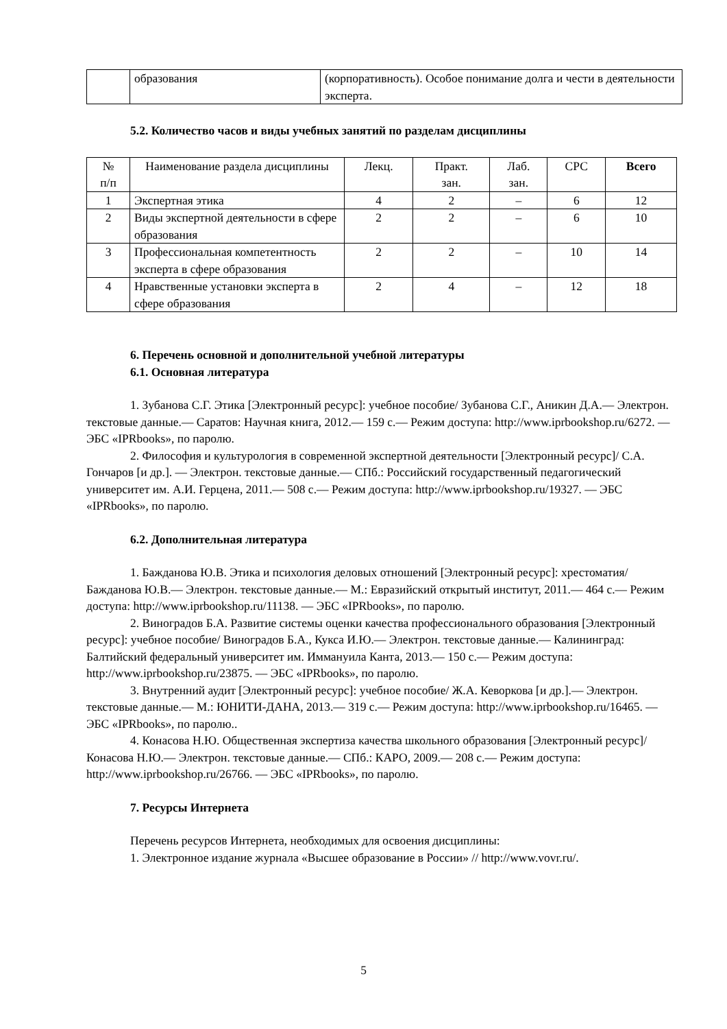| | образования | (корпоративность). Особое понимание долга и чести в деятельности эксперта. |
5.2. Количество часов и виды учебных занятий по разделам дисциплины
| № п/п | Наименование раздела дисциплины | Лекц. | Практ. зан. | Лаб. зан. | СРС | Всего |
| --- | --- | --- | --- | --- | --- | --- |
| 1 | Экспертная этика | 4 | 2 | – | 6 | 12 |
| 2 | Виды экспертной деятельности в сфере образования | 2 | 2 | – | 6 | 10 |
| 3 | Профессиональная компетентность эксперта в сфере образования | 2 | 2 | – | 10 | 14 |
| 4 | Нравственные установки эксперта в сфере образования | 2 | 4 | – | 12 | 18 |
6. Перечень основной и дополнительной учебной литературы
6.1. Основная литература
1. Зубанова С.Г. Этика [Электронный ресурс]: учебное пособие/ Зубанова С.Г., Аникин Д.А.— Электрон. текстовые данные.— Саратов: Научная книга, 2012.— 159 с.— Режим доступа: http://www.iprbookshop.ru/6272. — ЭБС «IPRbooks», по паролю.
2. Философия и культурология в современной экспертной деятельности [Электронный ресурс]/ С.А. Гончаров [и др.]. — Электрон. текстовые данные.— СПб.: Российский государственный педагогический университет им. А.И. Герцена, 2011.— 508 с.— Режим доступа: http://www.iprbookshop.ru/19327. — ЭБС «IPRbooks», по паролю.
6.2. Дополнительная литература
1. Бажданова Ю.В. Этика и психология деловых отношений [Электронный ресурс]: хрестоматия/ Бажданова Ю.В.— Электрон. текстовые данные.— М.: Евразийский открытый институт, 2011.— 464 с.— Режим доступа: http://www.iprbookshop.ru/11138. — ЭБС «IPRbooks», по паролю.
2. Виноградов Б.А. Развитие системы оценки качества профессионального образования [Электронный ресурс]: учебное пособие/ Виноградов Б.А., Кукса И.Ю.— Электрон. текстовые данные.— Калининград: Балтийский федеральный университет им. Иммануила Канта, 2013.— 150 с.— Режим доступа: http://www.iprbookshop.ru/23875. — ЭБС «IPRbooks», по паролю.
3. Внутренний аудит [Электронный ресурс]: учебное пособие/ Ж.А. Кеворкова [и др.].— Электрон. текстовые данные.— М.: ЮНИТИ-ДАНА, 2013.— 319 с.— Режим доступа: http://www.iprbookshop.ru/16465. — ЭБС «IPRbooks», по паролю..
4. Конасова Н.Ю. Общественная экспертиза качества школьного образования [Электронный ресурс]/ Конасова Н.Ю.— Электрон. текстовые данные.— СПб.: КАРО, 2009.— 208 с.— Режим доступа: http://www.iprbookshop.ru/26766. — ЭБС «IPRbooks», по паролю.
7. Ресурсы Интернета
Перечень ресурсов Интернета, необходимых для освоения дисциплины:
1. Электронное издание журнала «Высшее образование в России» // http://www.vovr.ru/.
5